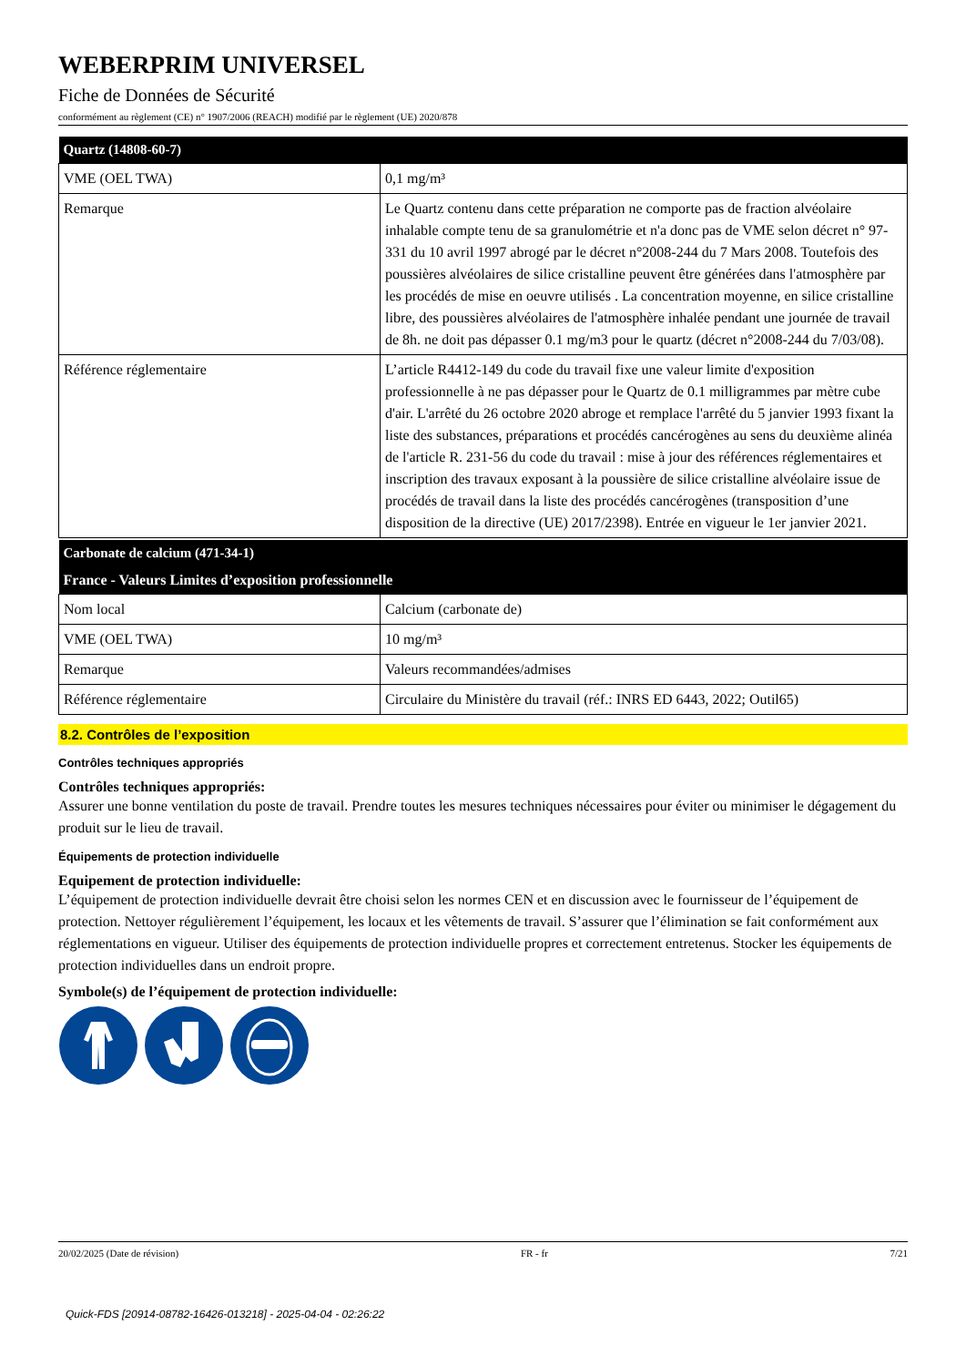WEBERPRIM UNIVERSEL
Fiche de Données de Sécurité
conformément au règlement (CE) n° 1907/2006 (REACH) modifié par le règlement (UE) 2020/878
| Quartz (14808-60-7) | |
| --- | --- |
| VME (OEL TWA) | 0,1 mg/m³ |
| Remarque | Le Quartz contenu dans cette préparation ne comporte pas de fraction alvéolaire inhalable compte tenu de sa granulométrie et n'a donc pas de VME selon décret n° 97-331 du 10 avril 1997 abrogé par le décret n°2008-244 du 7 Mars 2008. Toutefois des poussières alvéolaires de silice cristalline peuvent être générées dans l'atmosphère par les procédés de mise en oeuvre utilisés . La concentration moyenne, en silice cristalline libre, des poussières alvéolaires de l'atmosphère inhalée pendant une journée de travail de 8h. ne doit pas dépasser 0.1 mg/m3 pour le quartz (décret n°2008-244 du 7/03/08). |
| Référence réglementaire | L’article R4412-149 du code du travail fixe une valeur limite d'exposition professionnelle à ne pas dépasser pour le Quartz de 0.1 milligrammes par mètre cube d'air. L'arrêté du 26 octobre 2020 abroge et remplace l'arrêté du 5 janvier 1993 fixant la liste des substances, préparations et procédés cancérogènes au sens du deuxième alinéa de l'article R. 231-56 du code du travail : mise à jour des références réglementaires et inscription des travaux exposant à la poussière de silice cristalline alvéolaire issue de procédés de travail dans la liste des procédés cancérogènes (transposition d’une disposition de la directive (UE) 2017/2398). Entrée en vigueur le 1er janvier 2021. |
| Carbonate de calcium (471-34-1) | |
| --- | --- |
| France - Valeurs Limites d’exposition professionnelle | |
| Nom local | Calcium (carbonate de) |
| VME (OEL TWA) | 10 mg/m³ |
| Remarque | Valeurs recommandées/admises |
| Référence réglementaire | Circulaire du Ministère du travail (réf.: INRS ED 6443, 2022; Outil65) |
8.2. Contrôles de l’exposition
Contrôles techniques appropriés
Contrôles techniques appropriés:
Assurer une bonne ventilation du poste de travail. Prendre toutes les mesures techniques nécessaires pour éviter ou minimiser le dégagement du produit sur le lieu de travail.
Équipements de protection individuelle
Equipement de protection individuelle:
L’équipement de protection individuelle devrait être choisi selon les normes CEN et en discussion avec le fournisseur de l’équipement de protection. Nettoyer régulièrement l’équipement, les locaux et les vêtements de travail. S’assurer que l’élimination se fait conformément aux réglementations en vigueur. Utiliser des équipements de protection individuelle propres et correctement entretenus. Stocker les équipements de protection individuelles dans un endroit propre.
Symbole(s) de l’équipement de protection individuelle:
20/02/2025 (Date de révision) FR - fr 7/21
Quick-FDS [20914-08782-16426-013218] - 2025-04-04 - 02:26:22